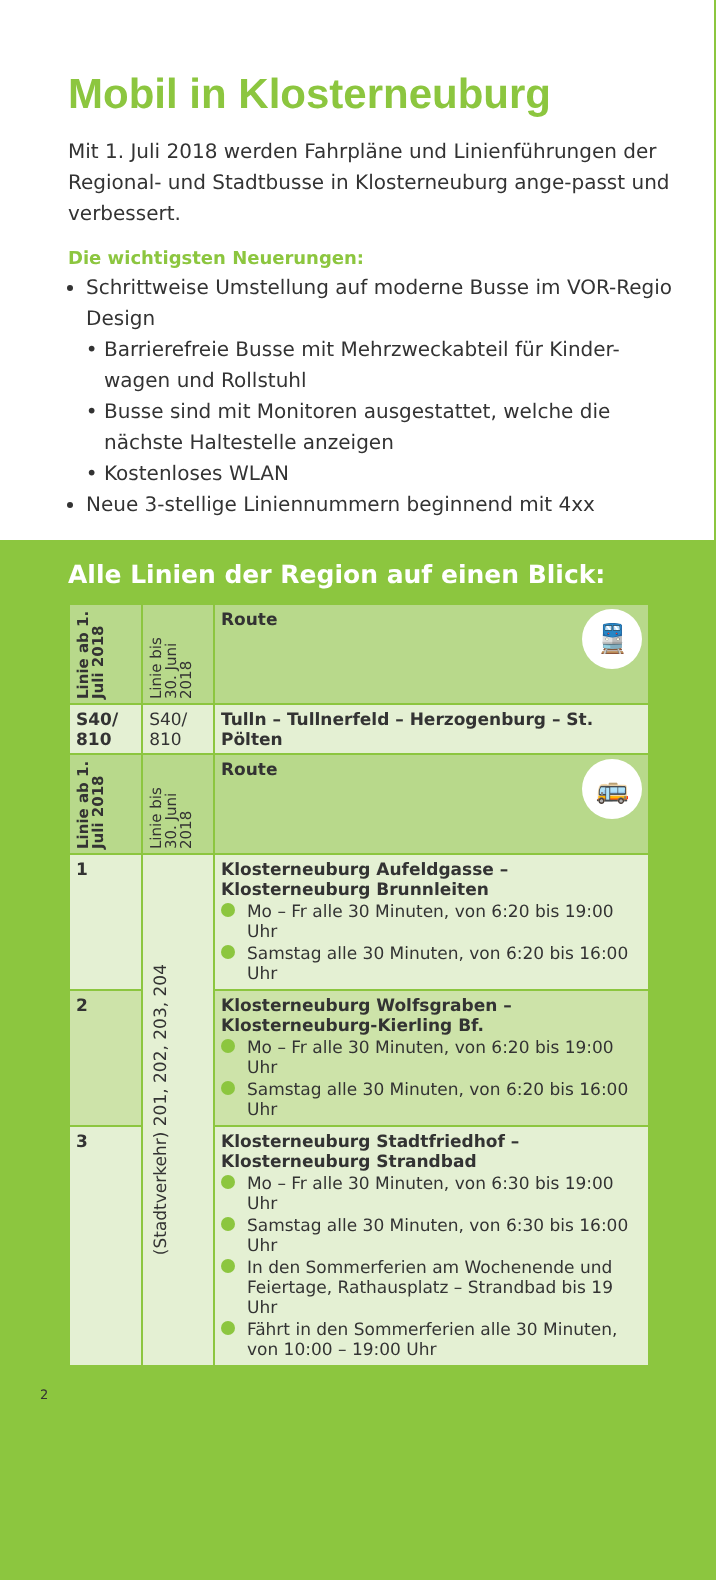Mobil in Klosterneuburg
Mit 1. Juli 2018 werden Fahrpläne und Linienführungen der Regional- und Stadtbusse in Klosterneuburg ange-passt und verbessert.
Die wichtigsten Neuerungen:
Schrittweise Umstellung auf moderne Busse im VOR-Regio Design
Barrierefreie Busse mit Mehrzweckabteil für Kinder-wagen und Rollstuhl
Busse sind mit Monitoren ausgestattet, welche die nächste Haltestelle anzeigen
Kostenloses WLAN
Neue 3-stellige Liniennummern beginnend mit 4xx
Alle Linien der Region auf einen Blick:
| Linie ab 1. Juli 2018 | Linie bis 30. Juni 2018 | Route 🚆 |
| S40/ 810 | S40/ 810 | Tulln – Tullnerfeld – Herzogenburg – St. Pölten |
| Linie ab 1. Juli 2018 | Linie bis 30. Juni 2018 | Route 🚌 |
| 1 | (Stadtverkehr) 201, 202, 203, 204 | Klosterneuburg Aufeldgasse – Klosterneuburg Brunnleiten Mo – Fr alle 30 Minuten, von 6:20 bis 19:00 Uhr Samstag alle 30 Minuten, von 6:20 bis 16:00 Uhr |
| 2 | | Klosterneuburg Wolfsgraben – Klosterneuburg-Kierling Bf. Mo – Fr alle 30 Minuten, von 6:20 bis 19:00 Uhr Samstag alle 30 Minuten, von 6:20 bis 16:00 Uhr |
| 3 | | Klosterneuburg Stadtfriedhof – Klosterneuburg Strandbad Mo – Fr alle 30 Minuten, von 6:30 bis 19:00 Uhr Samstag alle 30 Minuten, von 6:30 bis 16:00 Uhr In den Sommerferien am Wochenende und Feiertage, Rathausplatz – Strandbad bis 19 Uhr Fährt in den Sommerferien alle 30 Minuten, von 10:00 – 19:00 Uhr |
2